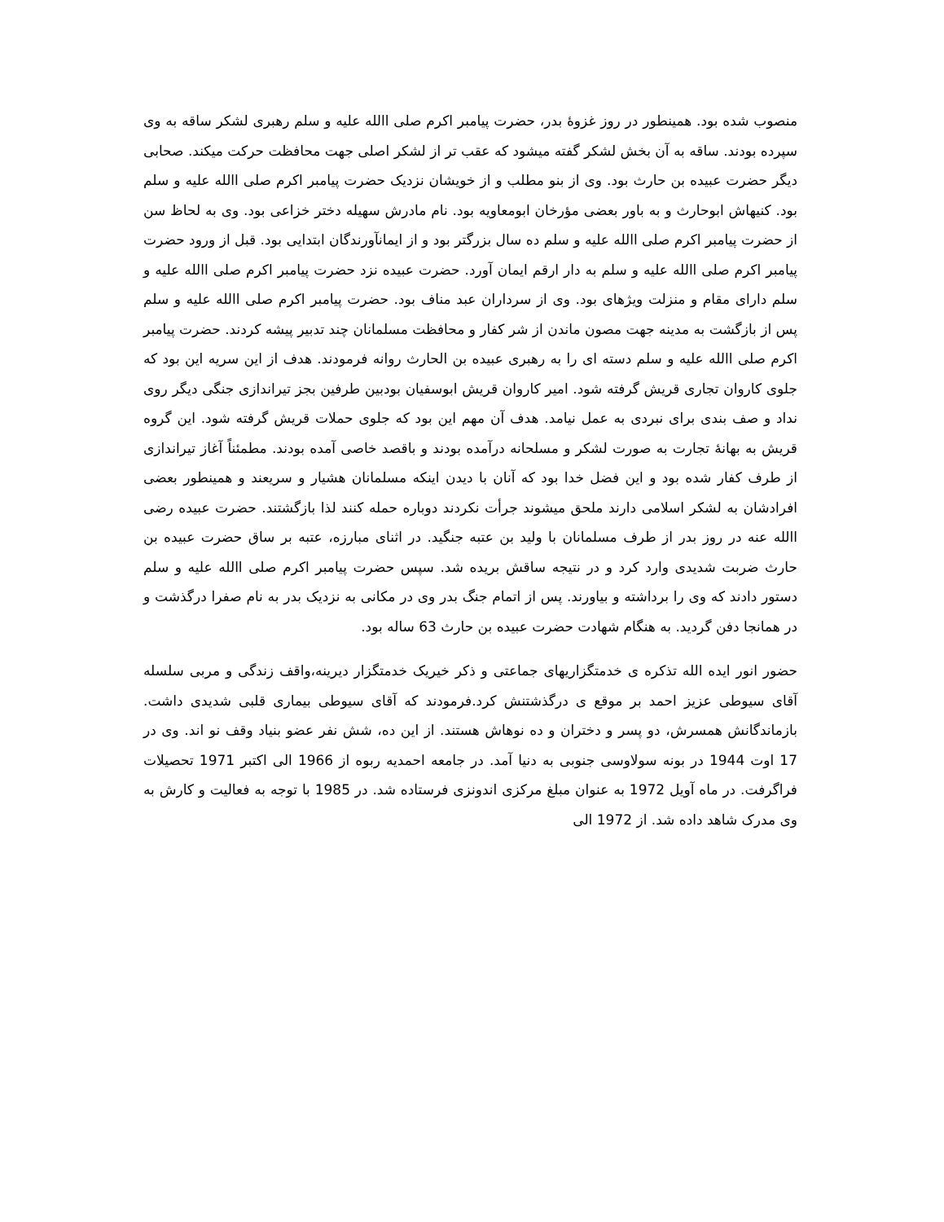منصوب شده بود. همینطور در روز غزوۀ بدر، حضرت پیامبر اکرم صلی االله علیه و سلم رهبری لشکر ساقه به وی سپرده بودند. ساقه به آن بخش لشکر گفته میشود که عقب تر از لشکر اصلی جهت محافظت حرکت میکند. صحابی دیگر حضرت عبیده بن حارث بود. وی از بنو مطلب و از خویشان نزدیک حضرت پیامبر اکرم صلی االله علیه و سلم بود. کنیهاش ابوحارث و به باور بعضی مؤرخان ابومعاویه بود. نام مادرش سهیله دختر خزاعی بود. وی به لحاظ سن از حضرت پیامبر اکرم صلی االله علیه و سلم ده سال بزرگتر بود و از ایمانآورندگان ابتدایی بود. قبل از ورود حضرت پیامبر اکرم صلی االله علیه و سلم به دار ارقم ایمان آورد. حضرت عبیده نزد حضرت پیامبر اکرم صلی االله علیه و سلم دارای مقام و منزلت ویژهای بود. وی از سرداران عبد مناف بود. حضرت پیامبر اکرم صلی االله علیه و سلم پس از بازگشت به مدینه جهت مصون ماندن از شر کفار و محافظت مسلمانان چند تدبیر پیشه کردند. حضرت پیامبر اکرم صلی االله علیه و سلم دسته ای را به رهبری عبیده بن الحارث روانه فرمودند. هدف از این سریه این بود که جلوی کاروان تجاری قریش گرفته شود. امیر کاروان قریش ابوسفیان بودبین طرفین بجز تیراندازی جنگی دیگر روی نداد و صف بندی برای نبردی به عمل نیامد. هدف آن مهم این بود که جلوی حملات قریش گرفته شود. این گروه قریش به بهانۀ تجارت به صورت لشکر و مسلحانه درآمده بودند و باقصد خاصی آمده بودند. مطمئناً آغاز تیراندازی از طرف کفار شده بود و این فضل خدا بود که آنان با دیدن اینکه مسلمانان هشیار و سریعند و همینطور بعضی افرادشان به لشکر اسلامی دارند ملحق میشوند جرأت نکردند دوباره حمله کنند لذا بازگشتند. حضرت عبیده رضی االله عنه در روز بدر از طرف مسلمانان با ولید بن عتبه جنگید. در اثنای مبارزه، عتبه بر ساق حضرت عبیده بن حارث ضربت شدیدی وارد کرد و در نتیجه ساقش بریده شد. سپس حضرت پیامبر اکرم صلی االله علیه و سلم دستور دادند که وی را برداشته و بیاورند. پس از اتمام جنگ بدر وی در مکانی به نزدیک بدر به نام صفرا درگذشت و در همانجا دفن گردید. به هنگام شهادت حضرت عبیده بن حارث 63 ساله بود.
حضور انور ایده الله تذکره ی خدمتگزاریهای جماعتی و ذکر خیریک خدمتگزار دیرینه،واقف زندگی و مربی سلسله آقای سیوطی عزیز احمد بر موقع ی درگذشتنش کرد.فرمودند که آقای سیوطی بیماری قلبی شدیدی داشت. بازماندگانش همسرش، دو پسر و دختران و ده نوهاش هستند. از این ده، شش نفر عضو بنیاد وقف نو اند. وی در 17 اوت 1944 در بونه سولاوسی جنوبی به دنیا آمد. در جامعه احمدیه ربوه از 1966 الی اکتبر 1971 تحصیلات فراگرفت. در ماه آویل 1972 به عنوان مبلغ مرکزی اندونزی فرستاده شد. در 1985 با توجه به فعالیت و کارش به وی مدرک شاهد داده شد. از 1972 الی